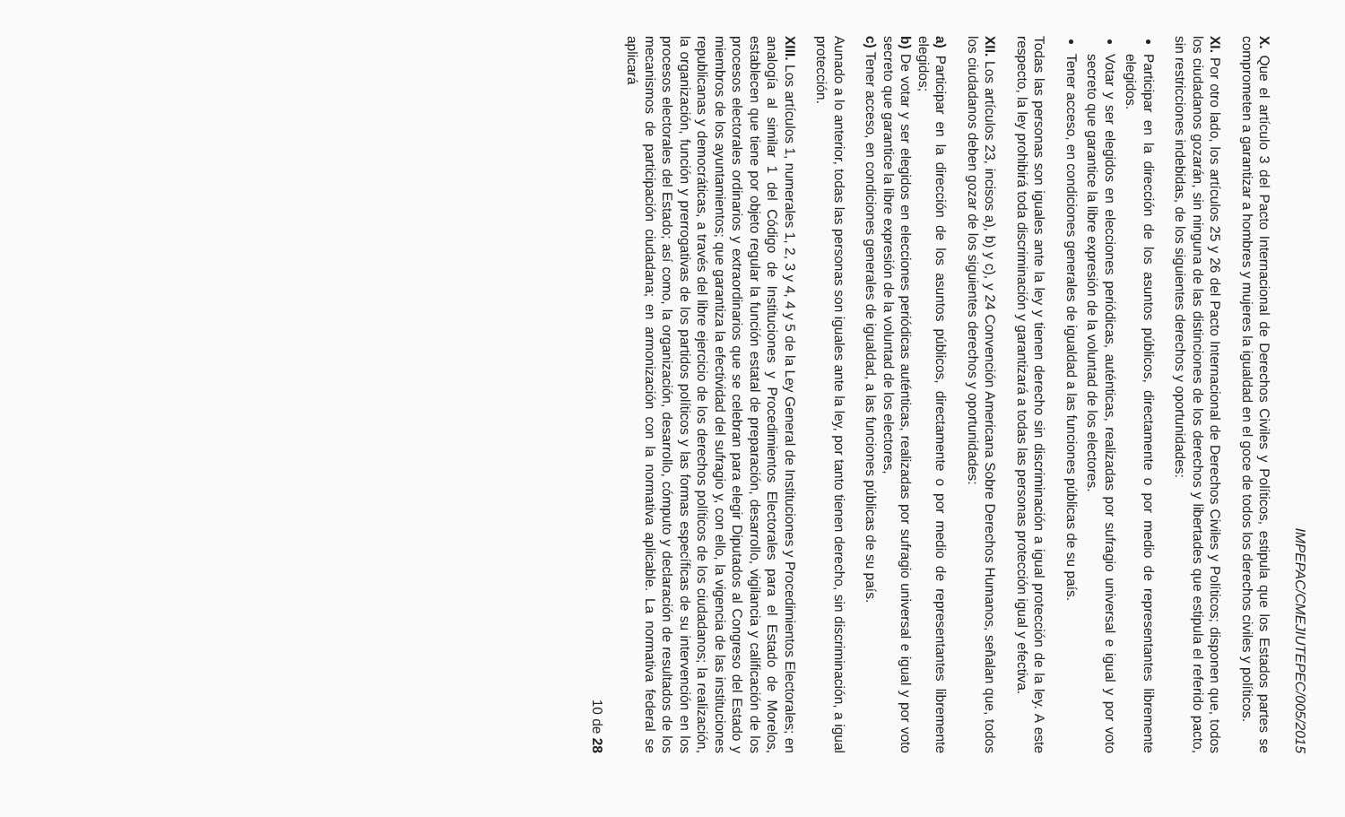IMPEPAC/CMEJIUTEPEC/005/2015
X. Que el artículo 3 del Pacto Internacional de Derechos Civiles y Políticos, estipula que los Estados partes se comprometen a garantizar a hombres y mujeres la igualdad en el goce de todos los derechos civiles y políticos.
XI. Por otro lado, los artículos 25 y 26 del Pacto Internacional de Derechos Civiles y Políticos; disponen que, todos los ciudadanos gozarán, sin ninguna de las distinciones de los derechos y libertades que estipula el referido pacto, sin restricciones indebidas, de los siguientes derechos y oportunidades:
Participar en la dirección de los asuntos públicos, directamente o por medio de representantes libremente elegidos.
Votar y ser elegidos en elecciones periódicas, auténticas, realizadas por sufragio universal e igual y por voto secreto que garantice la libre expresión de la voluntad de los electores.
Tener acceso, en condiciones generales de igualdad a las funciones públicas de su país.
Todas las personas son iguales ante la ley y tienen derecho sin discriminación a igual protección de la ley. A este respecto, la ley prohibirá toda discriminación y garantizará a todas las personas protección igual y efectiva.
XII. Los artículos 23, incisos a), b) y c), y 24 Convención Americana Sobre Derechos Humanos, señalan que, todos los ciudadanos deben gozar de los siguientes derechos y oportunidades:
a) Participar en la dirección de los asuntos públicos, directamente o por medio de representantes libremente elegidos;
b) De votar y ser elegidos en elecciones periódicas auténticas, realizadas por sufragio universal e igual y por voto secreto que garantice la libre expresión de la voluntad de los electores,
c) Tener acceso, en condiciones generales de igualdad, a las funciones públicas de su país.
Aunado a lo anterior, todas las personas son iguales ante la ley, por tanto tienen derecho, sin discriminación, a igual protección.
XIII. Los artículos 1, numerales 1, 2, 3 y 4, 4 y 5 de la Ley General de Instituciones y Procedimientos Electorales; en analogía al similar 1 del Código de Instituciones y Procedimientos Electorales para el Estado de Morelos, establecen que tiene por objeto regular la función estatal de preparación, desarrollo, vigilancia y calificación de los procesos electorales ordinarios y extraordinarios que se celebran para elegir Diputados al Congreso del Estado y miembros de los ayuntamientos; que garantiza la efectividad del sufragio y, con ello, la vigencia de las instituciones republicanas y democráticas, a través del libre ejercicio de los derechos políticos de los ciudadanos; la realización, la organización, función y prerrogativas de los partidos políticos y las formas específicas de su intervención en los procesos electorales del Estado; así como, la organización, desarrollo, cómputo y declaración de resultados de los mecanismos de participación ciudadana; en armonización con la normativa aplicable. La normativa federal se aplicará
10 de 28